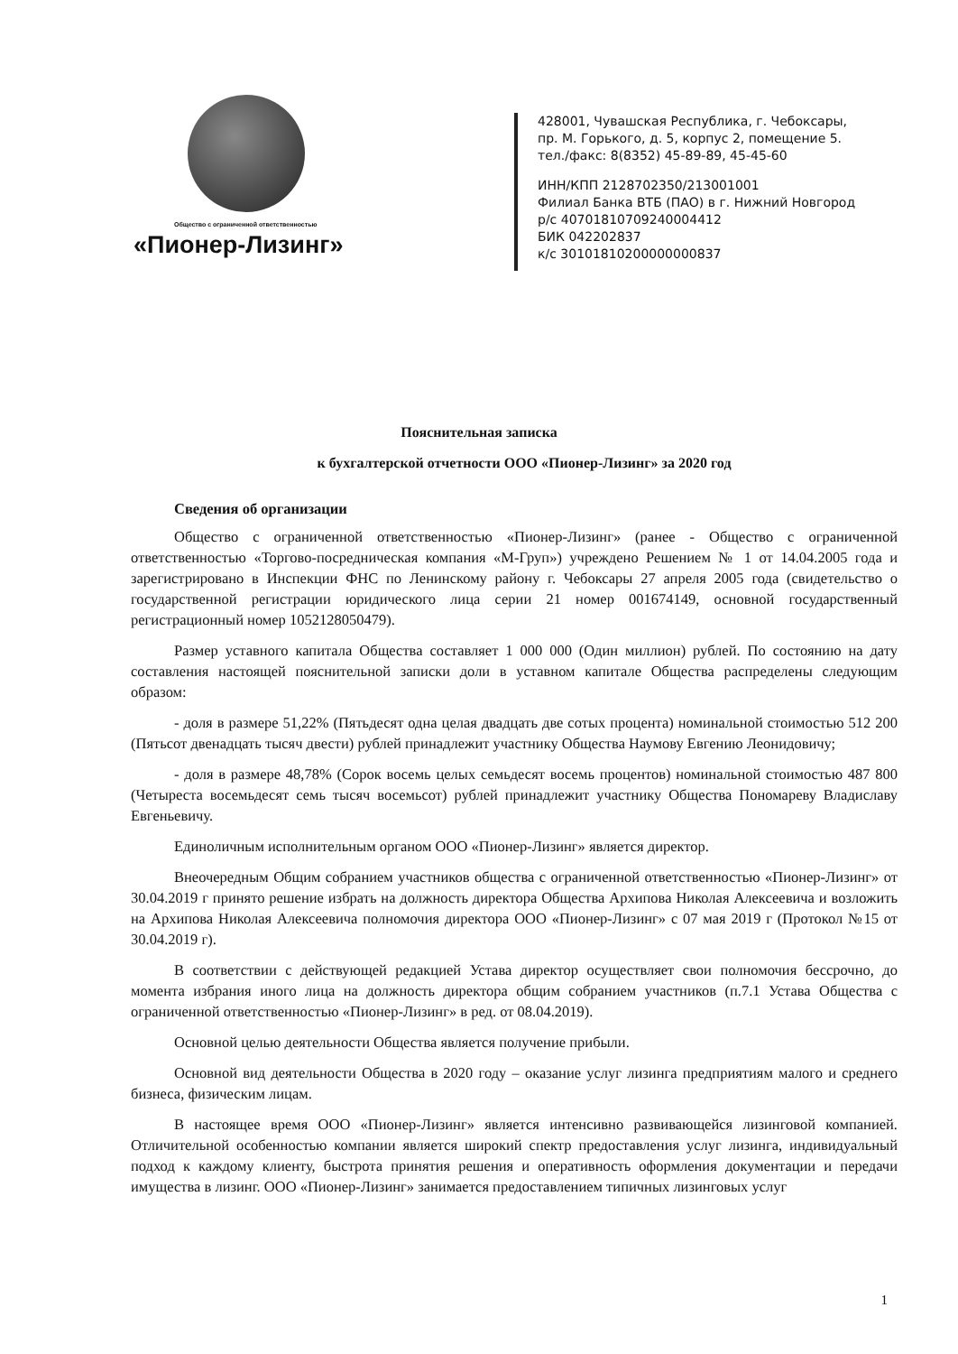Общество с ограниченной ответственностью
«Пионер-Лизинг»
428001, Чувашская Республика, г. Чебоксары,
пр. М. Горького, д. 5, корпус 2, помещение 5.
тел./факс: 8(8352) 45-89-89, 45-45-60
ИНН/КПП 2128702350/213001001
Филиал Банка ВТБ (ПАО) в г. Нижний Новгород
р/с 40701810709240004412
БИК 042202837
к/с 30101810200000000837
Пояснительная записка
к бухгалтерской отчетности ООО «Пионер-Лизинг» за 2020 год
Сведения об организации
Общество с ограниченной ответственностью «Пионер-Лизинг» (ранее - Общество с ограниченной ответственностью «Торгово-посредническая компания «М-Груп») учреждено Решением № 1 от 14.04.2005 года и зарегистрировано в Инспекции ФНС по Ленинскому району г. Чебоксары 27 апреля 2005 года (свидетельство о государственной регистрации юридического лица серии 21 номер 001674149, основной государственный регистрационный номер 1052128050479).
Размер уставного капитала Общества составляет 1 000 000 (Один миллион) рублей. По состоянию на дату составления настоящей пояснительной записки доли в уставном капитале Общества распределены следующим образом:
- доля в размере 51,22% (Пятьдесят одна целая двадцать две сотых процента) номинальной стоимостью 512 200 (Пятьсот двенадцать тысяч двести) рублей принадлежит участнику Общества Наумову Евгению Леонидовичу;
- доля в размере 48,78% (Сорок восемь целых семьдесят восемь процентов) номинальной стоимостью 487 800 (Четыреста восемьдесят семь тысяч восемьсот) рублей принадлежит участнику Общества Пономареву Владиславу Евгеньевичу.
Единоличным исполнительным органом ООО «Пионер-Лизинг» является директор.
Внеочередным Общим собранием участников общества с ограниченной ответственностью «Пионер-Лизинг» от 30.04.2019 г принято решение избрать на должность директора Общества Архипова Николая Алексеевича и возложить на Архипова Николая Алексеевича полномочия директора ООО «Пионер-Лизинг» с 07 мая 2019 г (Протокол №15 от 30.04.2019 г).
В соответствии с действующей редакцией Устава директор осуществляет свои полномочия бессрочно, до момента избрания иного лица на должность директора общим собранием участников (п.7.1 Устава Общества с ограниченной ответственностью «Пионер-Лизинг» в ред. от 08.04.2019).
Основной целью деятельности Общества является получение прибыли.
Основной вид деятельности Общества в 2020 году – оказание услуг лизинга предприятиям малого и среднего бизнеса, физическим лицам.
В настоящее время ООО «Пионер-Лизинг» является интенсивно развивающейся лизинговой компанией. Отличительной особенностью компании является широкий спектр предоставления услуг лизинга, индивидуальный подход к каждому клиенту, быстрота принятия решения и оперативность оформления документации и передачи имущества в лизинг. ООО «Пионер-Лизинг» занимается предоставлением типичных лизинговых услуг
1